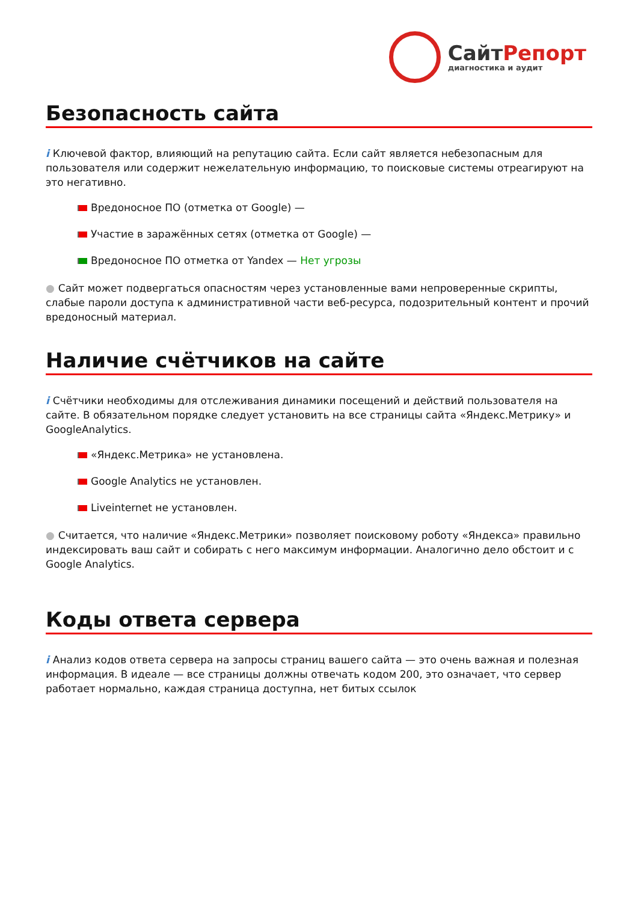СайтРепорт
диагностика и аудит
Безопасность сайта
i Ключевой фактор, влияющий на репутацию сайта. Если сайт является небезопасным для пользователя или содержит нежелательную информацию, то поисковые системы отреагируют на это негативно.
Вредоносное ПО (отметка от Google) —
Участие в заражённых сетях (отметка от Google) —
Вредоносное ПО отметка от Yandex — Нет угрозы
● Сайт может подвергаться опасностям через установленные вами непроверенные скрипты, слабые пароли доступа к административной части веб-ресурса, подозрительный контент и прочий вредоносный материал.
Наличие счётчиков на сайте
i Счётчики необходимы для отслеживания динамики посещений и действий пользователя на сайте. В обязательном порядке следует установить на все страницы сайта «Яндекс.Метрику» и GoogleAnalytics.
«Яндекс.Метрика» не установлена.
Google Analytics не установлен.
Liveinternet не установлен.
● Считается, что наличие «Яндекс.Метрики» позволяет поисковому роботу «Яндекса» правильно индексировать ваш сайт и собирать с него максимум информации. Аналогично дело обстоит и с Google Analytics.
Коды ответа сервера
i Анализ кодов ответа сервера на запросы страниц вашего сайта — это очень важная и полезная информация. В идеале — все страницы должны отвечать кодом 200, это означает, что сервер работает нормально, каждая страница доступна, нет битых ссылок